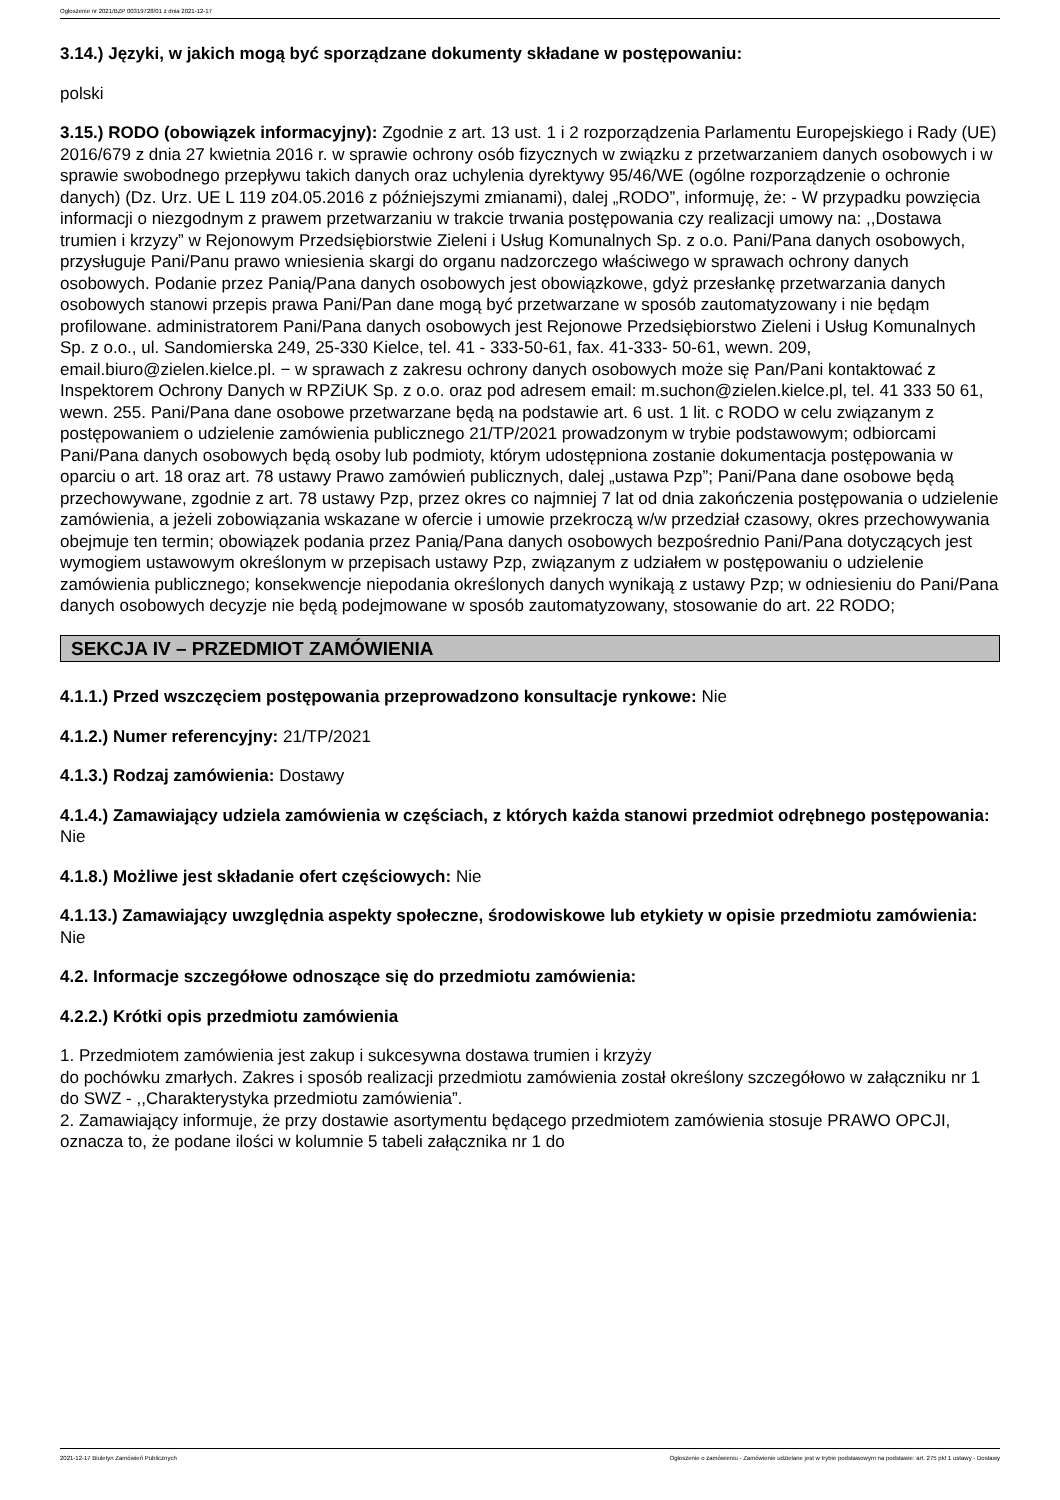Ogłoszenie nr 2021/BZP 00319728/01 z dnia 2021-12-17
3.14.) Języki, w jakich mogą być sporządzane dokumenty składane w postępowaniu:
polski
3.15.) RODO (obowiązek informacyjny): Zgodnie z art. 13 ust. 1 i 2 rozporządzenia Parlamentu Europejskiego i Rady (UE) 2016/679 z dnia 27 kwietnia 2016 r. w sprawie ochrony osób fizycznych w związku z przetwarzaniem danych osobowych i w sprawie swobodnego przepływu takich danych oraz uchylenia dyrektywy 95/46/WE (ogólne rozporządzenie o ochronie danych) (Dz. Urz. UE L 119 z04.05.2016 z późniejszymi zmianami), dalej „RODO”, informuję, że: - W przypadku powzięcia informacji o niezgodnym z prawem przetwarzaniu w trakcie trwania postępowania czy realizacji umowy na: ,,Dostawa trumien i krzyzy” w Rejonowym Przedsiębiorstwie Zieleni i Usług Komunalnych Sp. z o.o. Pani/Pana danych osobowych, przysługuje Pani/Panu prawo wniesienia skargi do organu nadzorczego właściwego w sprawach ochrony danych osobowych. Podanie przez Panią/Pana danych osobowych jest obowiązkowe, gdyż przesłankę przetwarzania danych osobowych stanowi przepis prawa Pani/Pan dane mogą być przetwarzane w sposób zautomatyzowany i nie będąm profilowane. administratorem Pani/Pana danych osobowych jest Rejonowe Przedsiębiorstwo Zieleni i Usług Komunalnych Sp. z o.o., ul. Sandomierska 249, 25-330 Kielce, tel. 41 - 333-50-61, fax. 41-333- 50-61, wewn. 209, email.biuro@zielen.kielce.pl. − w sprawach z zakresu ochrony danych osobowych może się Pan/Pani kontaktować z Inspektorem Ochrony Danych w RPZiUK Sp. z o.o. oraz pod adresem email: m.suchon@zielen.kielce.pl, tel. 41 333 50 61, wewn. 255. Pani/Pana dane osobowe przetwarzane będą na podstawie art. 6 ust. 1 lit. c RODO w celu związanym z postępowaniem o udzielenie zamówienia publicznego 21/TP/2021 prowadzonym w trybie podstawowym; odbiorcami Pani/Pana danych osobowych będą osoby lub podmioty, którym udostępniona zostanie dokumentacja postępowania w oparciu o art. 18 oraz art. 78 ustawy Prawo zamówień publicznych, dalej „ustawa Pzp”; Pani/Pana dane osobowe będą przechowywane, zgodnie z art. 78 ustawy Pzp, przez okres co najmniej 7 lat od dnia zakończenia postępowania o udzielenie zamówienia, a jeżeli zobowiązania wskazane w ofercie i umowie przekroczą w/w przedział czasowy, okres przechowywania obejmuje ten termin; obowiązek podania przez Panią/Pana danych osobowych bezpośrednio Pani/Pana dotyczących jest wymogiem ustawowym określonym w przepisach ustawy Pzp, związanym z udziałem w postępowaniu o udzielenie zamówienia publicznego; konsekwencje niepodania określonych danych wynikają z ustawy Pzp; w odniesieniu do Pani/Pana danych osobowych decyzje nie będą podejmowane w sposób zautomatyzowany, stosowanie do art. 22 RODO;
SEKCJA IV – PRZEDMIOT ZAMÓWIENIA
4.1.1.) Przed wszczęciem postępowania przeprowadzono konsultacje rynkowe: Nie
4.1.2.) Numer referencyjny: 21/TP/2021
4.1.3.) Rodzaj zamówienia: Dostawy
4.1.4.) Zamawiający udziela zamówienia w częściach, z których każda stanowi przedmiot odrębnego postępowania: Nie
4.1.8.) Możliwe jest składanie ofert częściowych: Nie
4.1.13.) Zamawiający uwzględnia aspekty społeczne, środowiskowe lub etykiety w opisie przedmiotu zamówienia: Nie
4.2. Informacje szczegółowe odnoszące się do przedmiotu zamówienia:
4.2.2.) Krótki opis przedmiotu zamówienia
1. Przedmiotem zamówienia jest zakup i sukcesywna dostawa trumien i krzyży
do pochówku zmarłych. Zakres i sposób realizacji przedmiotu zamówienia został określony szczegółowo w załączniku nr 1 do SWZ - ,,Charakterystyka przedmiotu zamówienia”.
2. Zamawiający informuje, że przy dostawie asortymentu będącego przedmiotem zamówienia stosuje PRAWO OPCJI, oznacza to, że podane ilości w kolumnie 5 tabeli załącznika nr 1 do
2021-12-17 Biuletyn Zamówień Publicznych Ogłoszenie o zamówieniu - Zamówienie udzielane jest w trybie podstawowym na podstawie: art. 275 pkt 1 ustawy - Dostawy